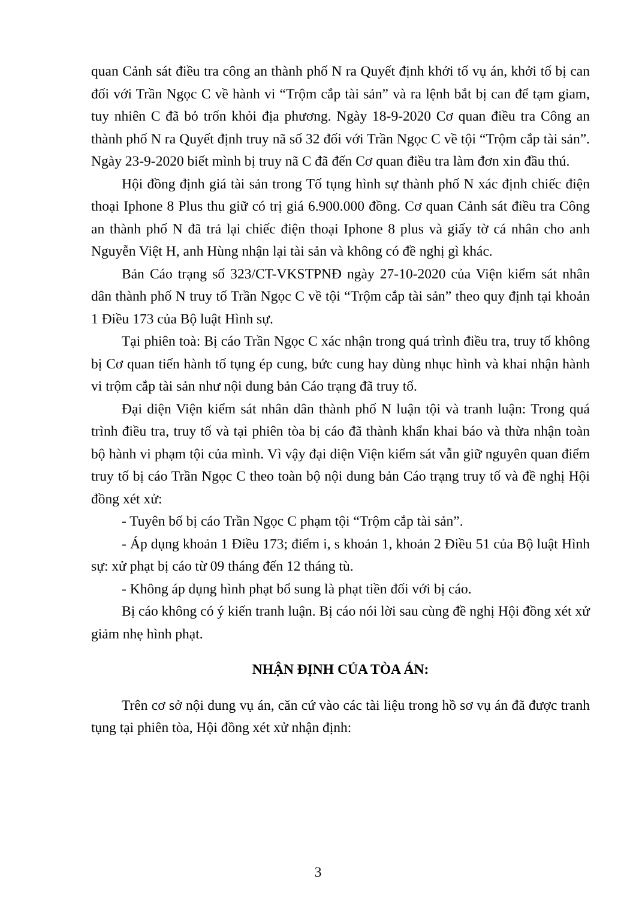quan Cảnh sát điều tra công an thành phố N ra Quyết định khởi tố vụ án, khởi tố bị can đối với Trần Ngọc C về hành vi “Trộm cắp tài sản” và ra lệnh bắt bị can để tạm giam, tuy nhiên C đã bỏ trốn khỏi địa phương. Ngày 18-9-2020 Cơ quan điều tra Công an thành phố N ra Quyết định truy nã số 32 đối với Trần Ngọc C về tội “Trộm cắp tài sản”. Ngày 23-9-2020 biết mình bị truy nã C đã đến Cơ quan điều tra làm đơn xin đầu thú.
Hội đồng định giá tài sản trong Tố tụng hình sự thành phố N xác định chiếc điện thoại Iphone 8 Plus thu giữ có trị giá 6.900.000 đồng. Cơ quan Cảnh sát điều tra Công an thành phố N đã trả lại chiếc điện thoại Iphone 8 plus và giấy tờ cá nhân cho anh Nguyễn Việt H, anh Hùng nhận lại tài sản và không có đề nghị gì khác.
Bản Cáo trạng số 323/CT-VKSTPNĐ ngày 27-10-2020 của Viện kiểm sát nhân dân thành phố N truy tố Trần Ngọc C về tội “Trộm cắp tài sản” theo quy định tại khoản 1 Điều 173 của Bộ luật Hình sự.
Tại phiên toà: Bị cáo Trần Ngọc C xác nhận trong quá trình điều tra, truy tố không bị Cơ quan tiến hành tố tụng ép cung, bức cung hay dùng nhục hình và khai nhận hành vi trộm cắp tài sản như nội dung bản Cáo trạng đã truy tố.
Đại diện Viện kiểm sát nhân dân thành phố N luận tội và tranh luận: Trong quá trình điều tra, truy tố và tại phiên tòa bị cáo đã thành khẩn khai báo và thừa nhận toàn bộ hành vi phạm tội của mình. Vì vậy đại diện Viện kiểm sát vẫn giữ nguyên quan điểm truy tố bị cáo Trần Ngọc C theo toàn bộ nội dung bản Cáo trạng truy tố và đề nghị Hội đồng xét xử:
- Tuyên bố bị cáo Trần Ngọc C phạm tội “Trộm cắp tài sản”.
- Áp dụng khoản 1 Điều 173; điểm i, s khoản 1, khoản 2 Điều 51 của Bộ luật Hình sự: xử phạt bị cáo từ 09 tháng đến 12 tháng tù.
- Không áp dụng hình phạt bổ sung là phạt tiền đối với bị cáo.
Bị cáo không có ý kiến tranh luận. Bị cáo nói lời sau cùng đề nghị Hội đồng xét xử giảm nhẹ hình phạt.
NHẬN ĐỊNH CỦA TÒA ÁN:
Trên cơ sở nội dung vụ án, căn cứ vào các tài liệu trong hồ sơ vụ án đã được tranh tụng tại phiên tòa, Hội đồng xét xử nhận định:
3